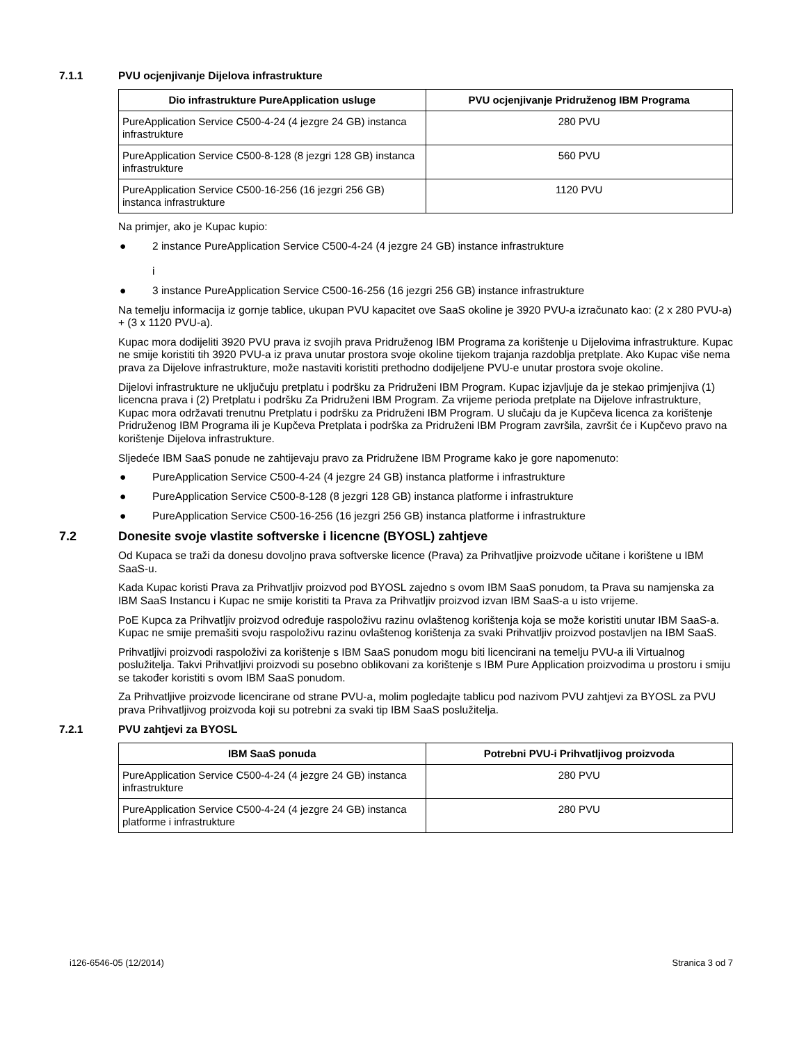7.1.1 PVU ocjenjivanje Dijelova infrastrukture
| Dio infrastrukture PureApplication usluge | PVU ocjenjivanje Pridruženog IBM Programa |
| --- | --- |
| PureApplication Service C500-4-24 (4 jezgre 24 GB) instanca infrastrukture | 280 PVU |
| PureApplication Service C500-8-128 (8 jezgri 128 GB) instanca infrastrukture | 560 PVU |
| PureApplication Service C500-16-256 (16 jezgri 256 GB) instanca infrastrukture | 1120 PVU |
Na primjer, ako je Kupac kupio:
● 2 instance PureApplication Service C500-4-24 (4 jezgre 24 GB) instance infrastrukture
i
● 3 instance PureApplication Service C500-16-256 (16 jezgri 256 GB) instance infrastrukture
Na temelju informacija iz gornje tablice, ukupan PVU kapacitet ove SaaS okoline je 3920 PVU-a izračunato kao: (2 x 280 PVU-a) + (3 x 1120 PVU-a).
Kupac mora dodijeliti 3920 PVU prava iz svojih prava Pridruženog IBM Programa za korištenje u Dijelovima infrastrukture. Kupac ne smije koristiti tih 3920 PVU-a iz prava unutar prostora svoje okoline tijekom trajanja razdoblja pretplate. Ako Kupac više nema prava za Dijelove infrastrukture, može nastaviti koristiti prethodno dodijeljene PVU-e unutar prostora svoje okoline.
Dijelovi infrastrukture ne uključuju pretplatu i podršku za Pridruženi IBM Program. Kupac izjavljuje da je stekao primjenjiva (1) licencna prava i (2) Pretplatu i podršku Za Pridruženi IBM Program. Za vrijeme perioda pretplate na Dijelove infrastrukture, Kupac mora održavati trenutnu Pretplatu i podršku za Pridruženi IBM Program. U slučaju da je Kupčeva licenca za korištenje Pridruženog IBM Programa ili je Kupčeva Pretplata i podrška za Pridruženi IBM Program završila, završit će i Kupčevo pravo na korištenje Dijelova infrastrukture.
Sljedeće IBM SaaS ponude ne zahtijevaju pravo za Pridružene IBM Programe kako je gore napomenuto:
● PureApplication Service C500-4-24 (4 jezgre 24 GB) instanca platforme i infrastrukture
● PureApplication Service C500-8-128 (8 jezgri 128 GB) instanca platforme i infrastrukture
● PureApplication Service C500-16-256 (16 jezgri 256 GB) instanca platforme i infrastrukture
7.2 Donesite svoje vlastite softverske i licencne (BYOSL) zahtjeve
Od Kupaca se traži da donesu dovoljno prava softverske licence (Prava) za Prihvatljive proizvode učitane i korištene u IBM SaaS-u.
Kada Kupac koristi Prava za Prihvatljiv proizvod pod BYOSL zajedno s ovom IBM SaaS ponudom, ta Prava su namjenska za IBM SaaS Instancu i Kupac ne smije koristiti ta Prava za Prihvatljiv proizvod izvan IBM SaaS-a u isto vrijeme.
PoE Kupca za Prihvatljiv proizvod određuje raspoloživu razinu ovlaštenog korištenja koja se može koristiti unutar IBM SaaS-a. Kupac ne smije premašiti svoju raspoloživu razinu ovlaštenog korištenja za svaki Prihvatljiv proizvod postavljen na IBM SaaS.
Prihvatljivi proizvodi raspoloživi za korištenje s IBM SaaS ponudom mogu biti licencirani na temelju PVU-a ili Virtualnog poslužitelja. Takvi Prihvatljivi proizvodi su posebno oblikovani za korištenje s IBM Pure Application proizvodima u prostoru i smiju se također koristiti s ovom IBM SaaS ponudom.
Za Prihvatljive proizvode licencirane od strane PVU-a, molim pogledajte tablicu pod nazivom PVU zahtjevi za BYOSL za PVU prava Prihvatljivog proizvoda koji su potrebni za svaki tip IBM SaaS poslužitelja.
7.2.1 PVU zahtjevi za BYOSL
| IBM SaaS ponuda | Potrebni PVU-i Prihvatljivog proizvoda |
| --- | --- |
| PureApplication Service C500-4-24 (4 jezgre 24 GB) instanca infrastrukture | 280 PVU |
| PureApplication Service C500-4-24 (4 jezgre 24 GB) instanca platforme i infrastrukture | 280 PVU |
i126-6546-05 (12/2014) Stranica 3 od 7